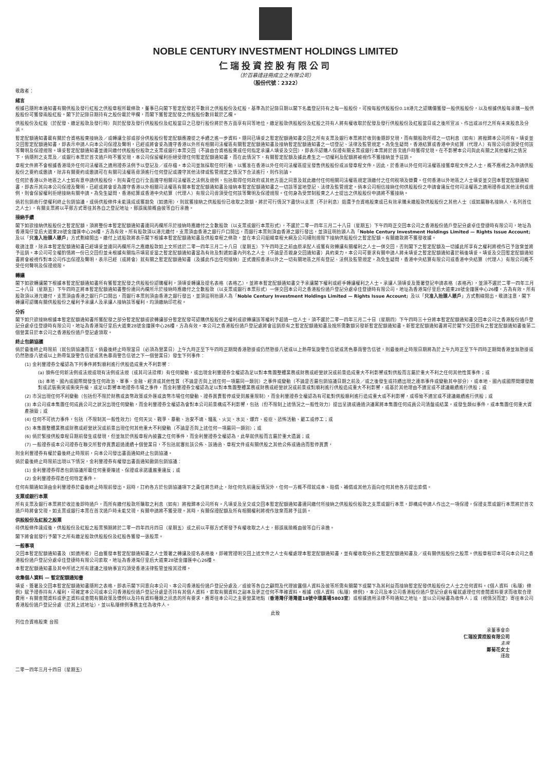NOBLE CENTURY INVESTMENT HOLDINGS LIMITED
仁瑞投資控股有限公司
（於百慕達註冊成立之有限公司）
（股份代號：2322）
敬啟者：
緒言
根據已隨附本通知書有關供股及發行紅股之供股章程所載條款，董事已向閣下暫定配發若干數目之供股股份及紅股，基準為於記錄日期以閣下名義登記持有之每一股股份，可按每股供股股份0.18港元之認購價獲發一股供股股份，以及根據供股每承購一股供股股份可獲發兩股紅股。閣下於記錄日期持有之股份載於甲欄，而閣下獲暫定配發之供股股份數目載於乙欄。
供股股份及紅股（於配發、繳足股款及發行時）與於配發及發行供股股份及紅股當日之已發行股份將於各方面享有同等地位。繳足股款供股股份及紅股之持有人將有權收取於配發及發行供股股份及紅股當日或之後所宣派、作出或派付之所有未來股息及分派。
暫定配額通知書載有關於合資格股東接納及／或轉讓全部或部分供股股份暫定配額應遵從之手續之進一步資料。隨同已填妥之暫定配額通知書交回之所有支票及銀行本票將於收到後隨即兌現，而有關股款所得之一切利息（如有）將撥歸本公司所有。填妥並交回暫定配額通知書，即表示申請人向本公司保證及聲明，已經或將會妥為遵守香港以外所有相關司法權區有關暫定配額通知書及接納暫定配額通知書之一切登記、法律及監管規定。為免生疑問，香港結算或香港中央結算（代理人）有限公司毋須受任何該等聲明及保證規限。填妥暫定配額通知書並連同繳付供股股份股款之支票或銀行本票交回（不論由合資格股東或任何指定承讓人填妥及交回），即表示認購人保證有關支票或銀行本票將於首次過戶時獲得兌現。在不影響本公司與此有關之其他權利之情況下，倘隨附之支票及／或銀行本票於首次過戶時不獲兌現，本公司保留權利拒絕受理任何暫定配額通知書，而在此情況下，有關暫定配額及據此產生之一切權利及配額將被視作不獲接納並予註銷。
章程文件將不會根據香港境外任何司法權區之適用證券法例予以登記及／或存檔。本公司並無採取任何行動，以獲准在香港以外任何司法權區提呈發售供股股份或派發章程文件。因此，於香港以外任何司法權區接獲章程文件之人士，概不應視之為申請供股股份之要約或邀請，除非有關要約或邀請可在有關司法權區毋須進行任何登記或遵守其他法律或監管規定之情況下合法進行，則作別論。
任何於香港以外地區之人士如有意申請供股股份，則有責任自行全面遵守相關司法權區之法例及規例，包括取得任何政府或其他方面之同意及就此繳付任何相關司法權區規定須繳付之任何稅項及徵費。任何香港以外地區之人士填妥並交回本暫定配額通知書，即表示其向本公司保證及聲明，已經或將會妥為遵守香港以外相關司法權區有關本暫定配額通知書及接納本暫定配額通知書之一切該等當地登記、法律及監管規定。倘本公司相信接納任何供股股份之申請會違反任何司法權區之適用證券或其他法例或規例，則會保留權利拒絕接納有關申請。為免生疑問，香港結算或香港中央結算（代理人）有限公司毋須受任何該等聲明及保證規限。任何身為受禁制股東之人士提出之供股股份申請將不獲接納。
倘若包銷商行使權利終止包銷協議，或倘供股條件未能達成或獲豁免（如適用），則就獲接納之供股股份已收取之款額，將於可行情況下盡快以支票（不計利息）退還予合資格股東或已有效承購未繳股款供股股份之其他人士（或如屬聯名接納人，名列首位之人士），有關支票將以平郵方式寄往其各自之登記地址，郵誤風險概由彼等自行承擔。
接納手續
閣下如欲接納供股股份之暫定配額，須將整份本暫定配額通知書連同丙欄所示於接納時應繳付之全數股款（以支票或銀行本票形式），不遲於二零一四年三月二十八日（星期五）下午四時正交回本公司之香港股份過戶登記分處卓佳登捷時有限公司，地址為香港灣仔皇后大道東28號金鐘匯中心26樓，方為有效。所有股款須以港元繳付，支票須由香港之銀行戶口開出，而銀行本票則須由香港之銀行發出，並須註明抬頭人為「Noble Century Investment Holdings Limited — Rights Issue Account」及以「只准入抬頭人賬戶」方式劃線開出。繳付上述股款將表示閣下根據本暫定配額通知書及供股章程之條款，並在本公司組織章程大綱及公司細則規限下接納供股股份之暫定配額。有關繳款將不獲發收據。
敬請注意，除非本暫定配額通知書已經填妥並連同丙欄所示之應繳股款如上文所述於二零一四年三月二十八日（星期五）下午四時正之前由原承配人或獲有效轉讓有關權利之人士一併交回，否則閣下之暫定配額及一切據此所享有之權利將視作已予放棄並將予註銷。本公司可全權酌情將一份已交回但並未根據有關指示填寫妥當之暫定配額通知書當為有效及對遞如書內列名之人士（不論是否親身交回通知書）具約束力。本公司可要求有關申請人將未填妥之暫定配額通知書於稍後填妥。填妥及交回暫定配額通知書將會被視作對本公司作出保證及聲明，表示已經（或將會）就有關之暫定配額通知書（及據此作出任何接納）正式遵照香港以外之一切有關地區之所有登記、法例及監管規定。為免生疑問，香港中央結算有限公司或香港中央結算（代理人）有限公司概不受任何聲明及保證規限。
轉讓
閣下如欲轉讓閣下根據本暫定配額通知書所有獲暫定配發之供股股份認購權利，須填妥轉讓及提名表格（表格乙），並將本暫定配額通知書交予承讓閣下權利或經手轉讓權利之人士。承讓人須填妥及簽署登記申請表格（表格丙），並須不遲於二零一四年三月二十八日（星期五）下午四時正將本暫定配額通知書整份連同丙欄所示於接納時應繳付之全數股款（以支票或銀行本票形式）一併交回本公司之香港股份過戶登記分處卓佳登捷時有限公司，地址為香港灣仔皇后大道東28號金鐘匯中心26樓，方為有效。所有股款須以港元繳付，支票須由香港之銀行戶口開出，而銀行本票則須由香港之銀行發出，並須註明抬頭人為「Noble Century Investment Holdings Limited — Rights Issue Account」及以「只准入抬頭人賬戶」方式劃線開出。敬請注意，閣下轉讓可認購有關供股股份之權利予承讓人及承讓人接納該等權利，均須繳納印花稅。
分拆
閣下如只欲接納根據本暫定配額通知書所獲配發之部分暫定配額或欲轉讓部分暫定配發可認購供股股份之權利或欲轉讓該等權利予超過一位人士，須不遲於二零一四年三月二十日（星期四）下午四時三十分將本暫定配額通知書交回本公司之香港股份過戶登記分處卓佳登捷時有限公司，地址為香港灣仔皇后大道東28號金鐘匯中心26樓，方為有效。本公司之香港股份過戶登記處將會註銷原有之暫定配額通知書及按所需數額另發新暫定配額通知書。新暫定配額通知書將可於閣下交回原有之暫定配額通知書後第二個營業日於本公司之香港股份過戶登記處領取。
終止包銷協議
倘於最後終止時限前（就包銷協議而言，倘最後終止時限當日（必須為營業日）上午九時正至下午四時正期間香港懸掛或仍然懸掛八號或以上熱帶氣旋警告信號或黑色暴雨警告信號，則最後終止時限日期將為於上午九時正至下午四時正期間香港並無懸掛或仍然懸掛八號或以上熱帶氣旋警告信號或黑色暴雨警告信號之下一個營業日）發生下列事件：
(1) 金利豐證券全權認為下列事件將對順利進行供股造成重大不利影響：
(a) 頒佈任何新法例或法規或現有法例或法規（或其司法詮釋）有任何變動，或出現金利豐證券全權認為足以對本集團整體業務或財務或經營狀況或前景造成重大不利影響或對供股而言屬於重大不利之任何其他性質事件；或
(b) 本地、國內或國際間發生任何政治、軍事、金融、經濟或其他性質（不論是否與上述任何一項屬同一類別）之事件或變動（不論是否屬包銷協議日期之前及／或之後發生或持續出現之連串事件或變動其中部分），或本地、國內或國際間爆發敵對或武裝衝突或衝突升級，或足以影響本地證券市場之事件，而金利豐證券全權認為足以對本集團整體業務或財務或經營狀況或前景或對順利進行供股造成重大不利影響，或基於其他理由不適宜或不建議繼續進行供股；或
(2) 市況出現任何不利變動（包括但不限於財務或貨幣政策或外匯或貨幣市場任何變動、證券買賣暫停或受到嚴重限制），而金利豐證券全權認為有可能對供股順利進行造成重大或不利影響，或導致不適宜或不建議繼續進行供股；或
(3) 本公司或本集團任何成員公司之狀況出現任何變動，而金利豐證券全權認為會對本公司前景構成不利影響，包括（但不限制上述情況之一般性效力）提出呈請或通過決議案將本集團任何成員公司清盤或結業，或發生類似事件，或本集團任何重大資產損毀；或
(4) 任何不可抗力事件，包括（不限制其一般性效力）任何天災、戰爭、暴動、治安不靖、騷亂、火災、水災、爆炸、疫症、恐怖活動、罷工或停工；或
(5) 本集團整體業務或財務或經營狀況或前景出現任何其他重大不利變動（不論是否與上述任何一項屬同一類別）；或
(6) 倘於緊接供股章程日期前發生或發現，但並無於供股章程內披露之任何事件，而金利豐證券全權認為，此舉就供股而言屬於重大遺漏；或
(7) 一般證券或本公司證券在聯交所暫停買賣超過連續十個營業日，不包括就審批該公佈、該通函、章程文件或有關供股之其他公佈或通函而暫停買賣，
則金利豐證券有權於最後終止時限前，向本公司發出書面通知終止包銷協議。
倘於最後終止時限前出現以下情況，金利豐證券有權發出書面通知撤銷包銷協議：
(1) 金利豐證券得悉包銷協議所載任何重要陳述、保證或承諾遭嚴重違反；或
(2) 金利豐證券得悉任何特定事件。
任何有關通知須由金利豐證券於最後終止時限前發出。屆時，訂約各方於包銷協議項下之責任將告終止，除任何先前違反情況外，任何一方概不得就成本、賠償、補償或其他方面向任何其他各方提出索償。
支票或銀行本票
所有支票及銀行本票將於收訖後即時過戶，而所有繳付股款所賺取之利息（如有）將撥歸本公司所有。凡填妥及呈交或交回本暫定配額通知書連同繳付所接納之供股股份股款之支票或銀行本票，即構成申請人作出之一項保證，保證支票或銀行本票將於首次過戶時將會兌現。如支票或銀行本票在首次過戶時未能兌現，有關申請將不獲受理。其時，有關保證配額及所有相關權利將視作放棄而將予註銷。
供股股份及紅股之股票
待供股條件達成後，供股股份及紅股之股票預期將於二零一四年四月四日（星期五）或之前以平郵方式寄發予有權收取之人士，郵誤風險概由彼等自行承擔。
閣下將會就發行予閣下之所有繳足股款供股股份及紅股各獲發一張股票。
一般事項
交回本暫定配額通知書及（如適用者）已由獲發本暫定配額通知書之人士簽署之轉讓及提名表格後，即確實證明交回上述文件之人士有權處理本暫定配額通知書，並有權收取分拆之暫定配額通知書及／或有關供股股份之股票。供股章程印本可向本公司之香港股份過戶登記分處卓佳登捷時有限公司索取，地址為香港灣仔皇后大道東28號金鐘匯中心26樓。
本暫定配額通知書及其中所述之所有建議之接納事宜均須受香港法律監管並按其詮釋。
收集個人資料 — 暫定配額通知書
填妥、簽署及交回本暫定配額通知書隨附之表格，即表示閣下同意向本公司、本公司香港股份過戶登記分處及／或彼等各自之顧問及代理披露個人資料及彼等所需有關閣下或閣下為其利益而接納暫定配發供股股份之人士之任何資料。《個人資料（私隱）條例》賦予證券持有人權利，可確定本公司或本公司香港股份過戶登記分處是否持有其個人資料，索取有關資料之副本及更正任何不準確資料。根據《個人資料（私隱）條例》，本公司及本公司香港股份過戶登記分處有權就處理任何查閱資料要求而收取合理費用。有關查閱資料或更正資料或查閱有關政策及慣例以及持有資料種類之訊息的所有要求，應寄往本公司之主要營業地點（香港灣仔港灣道18號中環廣場5803室）或根據適用法律不時通知之地址，並以公司秘書為收件人；或（視情況而定）寄往本公司香港股份過戶登記分處（於其上述地址），並以私隱條例事務主任為收件人。
此致
列位合資格股東 台照
承董事會命
仁瑞投資控股有限公司
主席
鄭菊花女士
謹啟
二零一四年三月十四日（星期五）